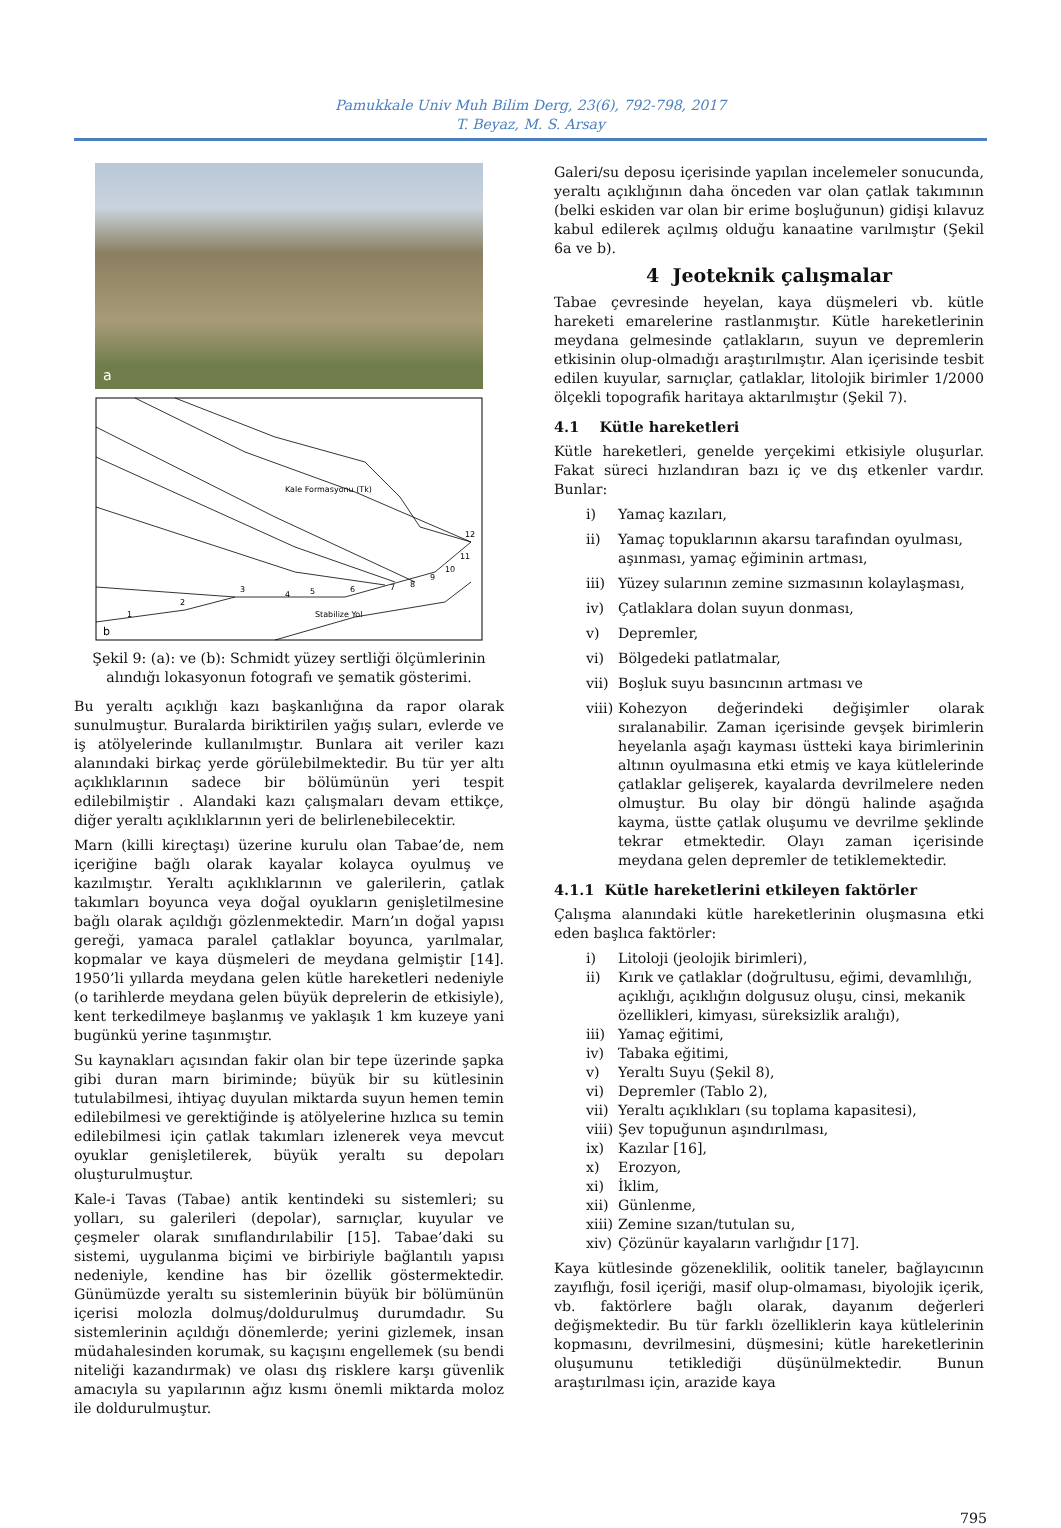Pamukkale Univ Muh Bilim Derg, 23(6), 792-798, 2017
T. Beyaz, M. S. Arsay
a
Kale Formasyonu (Tk)
12
11
10
9
8
7
6
5
4
3
2
1
Stabilize Yol
b
Şekil 9: (a): ve (b): Schmidt yüzey sertliği ölçümlerinin alındığı lokasyonun fotografı ve şematik gösterimi.
Bu yeraltı açıklığı kazı başkanlığına da rapor olarak sunulmuştur. Buralarda biriktirilen yağış suları, evlerde ve iş atölyelerinde kullanılmıştır. Bunlara ait veriler kazı alanındaki birkaç yerde görülebilmektedir. Bu tür yer altı açıklıklarının sadece bir bölümünün yeri tespit edilebilmiştir . Alandaki kazı çalışmaları devam ettikçe, diğer yeraltı açıklıklarının yeri de belirlenebilecektir.
Marn (killi kireçtaşı) üzerine kurulu olan Tabae’de, nem içeriğine bağlı olarak kayalar kolayca oyulmuş ve kazılmıştır. Yeraltı açıklıklarının ve galerilerin, çatlak takımları boyunca veya doğal oyukların genişletilmesine bağlı olarak açıldığı gözlenmektedir. Marn’ın doğal yapısı gereği, yamaca paralel çatlaklar boyunca, yarılmalar, kopmalar ve kaya düşmeleri de meydana gelmiştir [14]. 1950’li yıllarda meydana gelen kütle hareketleri nedeniyle (o tarihlerde meydana gelen büyük deprelerin de etkisiyle), kent terkedilmeye başlanmış ve yaklaşık 1 km kuzeye yani bugünkü yerine taşınmıştır.
Su kaynakları açısından fakir olan bir tepe üzerinde şapka gibi duran marn biriminde; büyük bir su kütlesinin tutulabilmesi, ihtiyaç duyulan miktarda suyun hemen temin edilebilmesi ve gerektiğinde iş atölyelerine hızlıca su temin edilebilmesi için çatlak takımları izlenerek veya mevcut oyuklar genişletilerek, büyük yeraltı su depoları oluşturulmuştur.
Kale-i Tavas (Tabae) antik kentindeki su sistemleri; su yolları, su galerileri (depolar), sarnıçlar, kuyular ve çeşmeler olarak sınıflandırılabilir [15]. Tabae’daki su sistemi, uygulanma biçimi ve birbiriyle bağlantılı yapısı nedeniyle, kendine has bir özellik göstermektedir. Günümüzde yeraltı su sistemlerinin büyük bir bölümünün içerisi molozla dolmuş/doldurulmuş durumdadır. Su sistemlerinin açıldığı dönemlerde; yerini gizlemek, insan müdahalesinden korumak, su kaçışını engellemek (su bendi niteliği kazandırmak) ve olası dış risklere karşı güvenlik amacıyla su yapılarının ağız kısmı önemli miktarda moloz ile doldurulmuştur.
Galeri/su deposu içerisinde yapılan incelemeler sonucunda, yeraltı açıklığının daha önceden var olan çatlak takımının (belki eskiden var olan bir erime boşluğunun) gidişi kılavuz kabul edilerek açılmış olduğu kanaatine varılmıştır (Şekil 6a ve b).
4 Jeoteknik çalışmalar
Tabae çevresinde heyelan, kaya düşmeleri vb. kütle hareketi emarelerine rastlanmıştır. Kütle hareketlerinin meydana gelmesinde çatlakların, suyun ve depremlerin etkisinin olup-olmadığı araştırılmıştır. Alan içerisinde tesbit edilen kuyular, sarnıçlar, çatlaklar, litolojik birimler 1/2000 ölçekli topografik haritaya aktarılmıştır (Şekil 7).
4.1 Kütle hareketleri
Kütle hareketleri, genelde yerçekimi etkisiyle oluşurlar. Fakat süreci hızlandıran bazı iç ve dış etkenler vardır. Bunlar:
i) Yamaç kazıları,
ii) Yamaç topuklarının akarsu tarafından oyulması, aşınması, yamaç eğiminin artması,
iii) Yüzey sularının zemine sızmasının kolaylaşması,
iv) Çatlaklara dolan suyun donması,
v) Depremler,
vi) Bölgedeki patlatmalar,
vii) Boşluk suyu basıncının artması ve
viii)
Kohezyon değerindeki değişimler olarak sıralanabilir. Zaman içerisinde gevşek birimlerin heyelanla aşağı kayması üstteki kaya birimlerinin altının oyulmasına etki etmiş ve kaya kütlelerinde çatlaklar gelişerek, kayalarda devrilmelere neden olmuştur. Bu olay bir döngü halinde aşağıda kayma, üstte çatlak oluşumu ve devrilme şeklinde tekrar etmektedir. Olayı zaman içerisinde meydana gelen depremler de tetiklemektedir.
4.1.1 Kütle hareketlerini etkileyen faktörler
Çalışma alanındaki kütle hareketlerinin oluşmasına etki eden başlıca faktörler:
i) Litoloji (jeolojik birimleri),
ii) Kırık ve çatlaklar (doğrultusu, eğimi, devamlılığı, açıklığı, açıklığın dolgusuz oluşu, cinsi, mekanik özellikleri, kimyası, süreksizlik aralığı),
iii) Yamaç eğitimi,
iv) Tabaka eğitimi,
v) Yeraltı Suyu (Şekil 8),
vi) Depremler (Tablo 2),
vii) Yeraltı açıklıkları (su toplama kapasitesi),
viii) Şev topuğunun aşındırılması,
ix) Kazılar [16],
x) Erozyon,
xi) İklim,
xii) Günlenme,
xiii) Zemine sızan/tutulan su,
xiv) Çözünür kayaların varlığıdır [17].
Kaya kütlesinde gözeneklilik, oolitik taneler, bağlayıcının zayıflığı, fosil içeriği, masif olup-olmaması, biyolojik içerik, vb. faktörlere bağlı olarak, dayanım değerleri değişmektedir. Bu tür farklı özelliklerin kaya kütlelerinin kopmasını, devrilmesini, düşmesini; kütle hareketlerinin oluşumunu tetiklediği düşünülmektedir. Bunun araştırılması için, arazide kaya
795